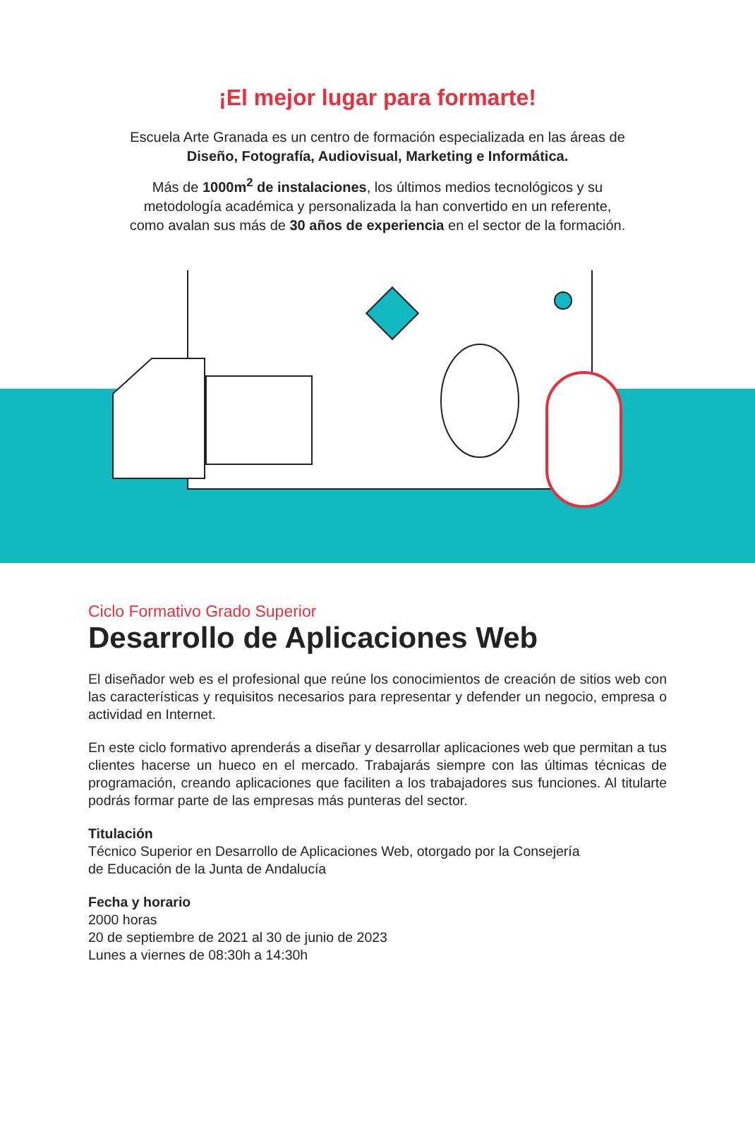¡El mejor lugar para formarte!
Escuela Arte Granada es un centro de formación especializada en las áreas de
Diseño, Fotografía, Audiovisual, Marketing e Informática.
Más de 1000m<sup>2</sup> de instalaciones, los últimos medios tecnológicos y su
metodología académica y personalizada la han convertido en un referente,
como avalan sus más de 30 años de experiencia en el sector de la formación.
Ciclo Formativo Grado Superior
Desarrollo de Aplicaciones Web
El diseñador web es el profesional que reúne los conocimientos de creación de sitios web con las características y requisitos necesarios para representar y defender un negocio, empresa o actividad en Internet.
En este ciclo formativo aprenderás a diseñar y desarrollar aplicaciones web que permitan a tus clientes hacerse un hueco en el mercado. Trabajarás siempre con las últimas técnicas de programación, creando aplicaciones que faciliten a los trabajadores sus funciones. Al titularte podrás formar parte de las empresas más punteras del sector.
Titulación
Técnico Superior en Desarrollo de Aplicaciones Web, otorgado por la Consejería
de Educación de la Junta de Andalucía
Fecha y horario
2000 horas
20 de septiembre de 2021 al 30 de junio de 2023
Lunes a viernes de 08:30h a 14:30h